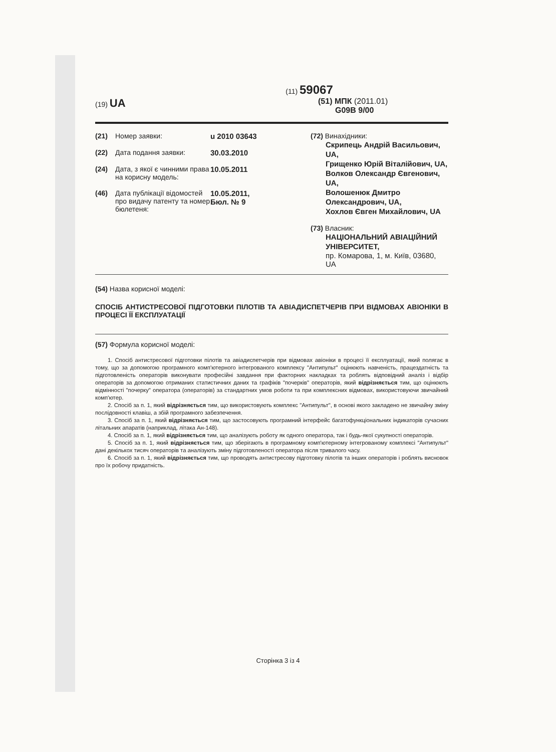(11) 59067
(19) UA
(51) МПК (2011.01)
G09B 9/00
(21) Номер заявки: u 2010 03643
(22) Дата подання заявки: 30.03.2010
(24) Дата, з якої є чинними права на корисну модель: 10.05.2011
(46) Дата публікації відомостей про видачу патенту та номер бюлетеня: 10.05.2011,
Бюл. № 9
(72) Винахідники:
Скрипець Андрій Васильович, UA,
Грищенко Юрій Віталійович, UA,
Волков Олександр Євгенович, UA,
Волошенюк Дмитро Олександрович, UA,
Хохлов Євген Михайлович, UA
(73) Власник:
НАЦІОНАЛЬНИЙ АВІАЦІЙНИЙ УНІВЕРСИТЕТ,
пр. Комарова, 1, м. Київ, 03680, UA
(54) Назва корисної моделі:
СПОСІБ АНТИСТРЕСОВОЇ ПІДГОТОВКИ ПІЛОТІВ ТА АВІАДИСПЕТЧЕРІВ ПРИ ВІДМОВАХ АВІОНІКИ В ПРОЦЕСІ ЇЇ ЕКСПЛУАТАЦІЇ
(57) Формула корисної моделі:
1. Спосіб антистресової підготовки пілотів та авіадиспетчерів при відмовах авіоніки в процесі її експлуатації, який полягає в тому, що за допомогою програмного комп'ютерного інтегрованого комплексу "Антипульт" оцінюють навченість, працездатність та підготовленість операторів виконувати професійні завдання при факторних накладках та роблять відповідний аналіз і відбір операторів за допомогою отриманих статистичних даних та графіків "почерків" операторів, який відрізняється тим, що оцінюють відмінності "почерку" оператора (операторів) за стандартних умов роботи та при комплексних відмовах, використовуючи звичайний комп'ютер.
2. Спосіб за п. 1, який відрізняється тим, що використовують комплекс "Антипульт", в основі якого закладено не звичайну зміну послідовності клавіш, а збій програмного забезпечення.
3. Спосіб за п. 1, який відрізняється тим, що застосовують програмний інтерфейс багатофункціональних індикаторів сучасних літальних апаратів (наприклад, літака Ан-148).
4. Спосіб за п. 1, який відрізняється тим, що аналізують роботу як одного оператора, так і будь-якої сукупності операторів.
5. Спосіб за п. 1, який відрізняється тим, що зберігають в програмному комп'ютерному інтегрованому комплексі "Антипульт" дані декількох тисяч операторів та аналізують зміну підготовленості оператора після тривалого часу.
6. Спосіб за п. 1, який відрізняється тим, що проводять антистресову підготовку пілотів та інших операторів і роблять висновок про їх робочу придатність.
Сторінка 3 із 4